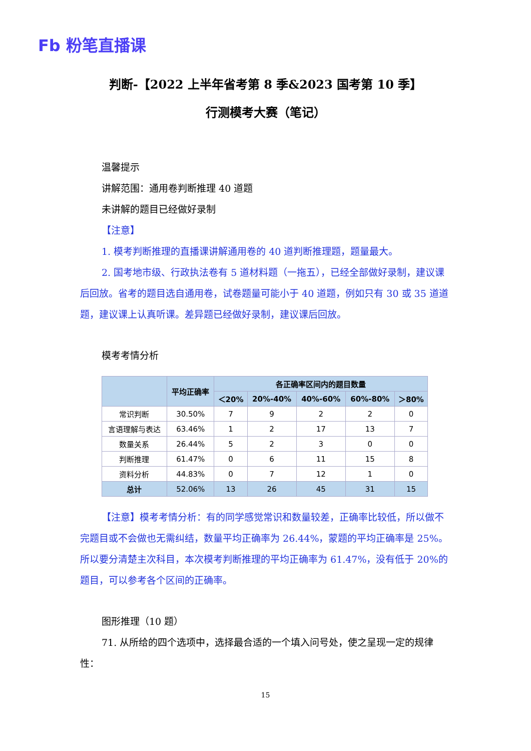Fb 粉笔直播课
判断-【2022 上半年省考第 8 季&2023 国考第 10 季】
行测模考大赛（笔记）
温馨提示
讲解范围：通用卷判断推理 40 道题
未讲解的题目已经做好录制
【注意】
1. 模考判断推理的直播课讲解通用卷的 40 道判断推理题，题量最大。
2. 国考地市级、行政执法卷有 5 道材料题（一拖五），已经全部做好录制，建议课后回放。省考的题目选自通用卷，试卷题量可能小于 40 道题，例如只有 30 或 35 道道题，建议课上认真听课。差异题已经做好录制，建议课后回放。
模考考情分析
| | 平均正确率 | 各正确率区间内的题目数量 | | | | |
| --- | --- | --- | --- | --- | --- | --- |
| | | ＜20% | 20%-40% | 40%-60% | 60%-80% | ＞80% |
| 常识判断 | 30.50% | 7 | 9 | 2 | 2 | 0 |
| 言语理解与表达 | 63.46% | 1 | 2 | 17 | 13 | 7 |
| 数量关系 | 26.44% | 5 | 2 | 3 | 0 | 0 |
| 判断推理 | 61.47% | 0 | 6 | 11 | 15 | 8 |
| 资料分析 | 44.83% | 0 | 7 | 12 | 1 | 0 |
| 总计 | 52.06% | 13 | 26 | 45 | 31 | 15 |
【注意】模考考情分析：有的同学感觉常识和数量较差，正确率比较低，所以做不完题目或不会做也无需纠结，数量平均正确率为 26.44%，蒙题的平均正确率是 25%。所以要分清楚主次科目，本次模考判断推理的平均正确率为 61.47%，没有低于 20%的题目，可以参考各个区间的正确率。
图形推理（10 题）
71. 从所给的四个选项中，选择最合适的一个填入问号处，使之呈现一定的规律性：
15